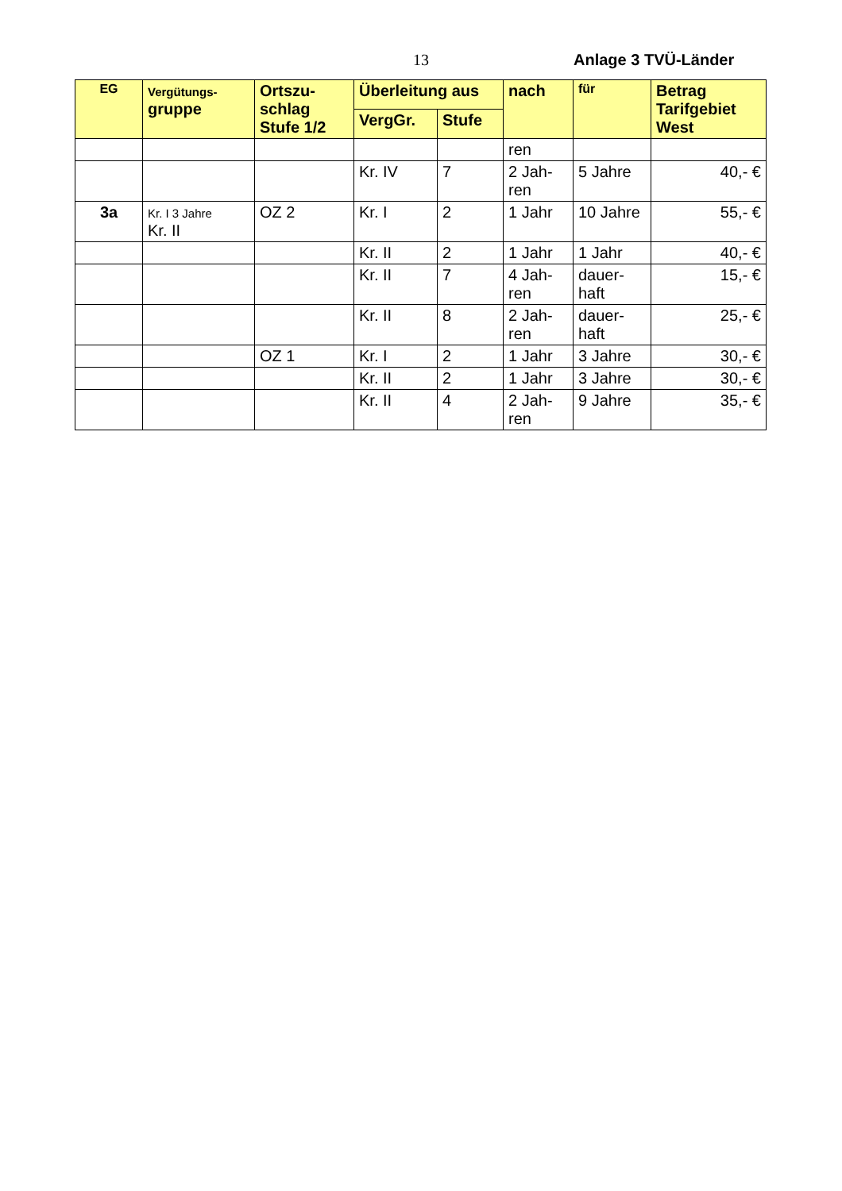13 Anlage 3 TVÜ-Länder
| EG | Vergütungs- gruppe | Ortszu- schlag Stufe 1/2 | Überleitung aus | | nach | für | Betrag Tarifgebiet West |
| --- | --- | --- | --- | --- | --- | --- | --- |
| | | | VergGr. | Stufe | | | |
| | | | | | ren | | |
| | | | Kr. IV | 7 | 2 Jah- ren | 5 Jahre | 40,- € |
| 3a | Kr. I 3 Jahre Kr. II | OZ 2 | Kr. I | 2 | 1 Jahr | 10 Jahre | 55,- € |
| | | | Kr. II | 2 | 1 Jahr | 1 Jahr | 40,- € |
| | | | Kr. II | 7 | 4 Jah- ren | dauer- haft | 15,- € |
| | | | Kr. II | 8 | 2 Jah- ren | dauer- haft | 25,- € |
| | | OZ 1 | Kr. I | 2 | 1 Jahr | 3 Jahre | 30,- € |
| | | | Kr. II | 2 | 1 Jahr | 3 Jahre | 30,- € |
| | | | Kr. II | 4 | 2 Jah- ren | 9 Jahre | 35,- € |